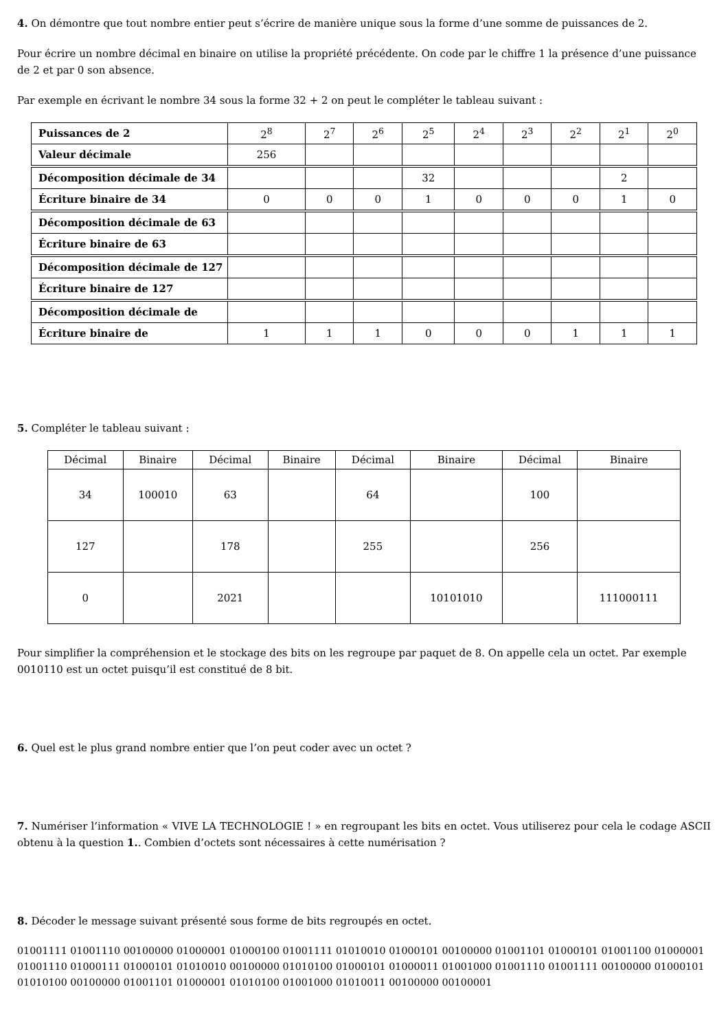4. On démontre que tout nombre entier peut s’écrire de manière unique sous la forme d’une somme de puissances de 2.
Pour écrire un nombre décimal en binaire on utilise la propriété précédente. On code par le chiffre 1 la présence d’une puissance de 2 et par 0 son absence.
Par exemple en écrivant le nombre 34 sous la forme 32 + 2 on peut le compléter le tableau suivant :
| Puissances de 2 | 2<sup>8</sup> | 2<sup>7</sup> | 2<sup>6</sup> | 2<sup>5</sup> | 2<sup>4</sup> | 2<sup>3</sup> | 2<sup>2</sup> | 2<sup>1</sup> | 2<sup>0</sup> |
| Valeur décimale | 256 | | | | | | | | |
| Décomposition décimale de 34 | | | | 32 | | | | 2 | |
| Écriture binaire de 34 | 0 | 0 | 0 | 1 | 0 | 0 | 0 | 1 | 0 |
| Décomposition décimale de 63 | | | | | | | | | |
| Écriture binaire de 63 | | | | | | | | | |
| Décomposition décimale de 127 | | | | | | | | | |
| Écriture binaire de 127 | | | | | | | | | |
| Décomposition décimale de | | | | | | | | | |
| Écriture binaire de | 1 | 1 | 1 | 0 | 0 | 0 | 1 | 1 | 1 |
5. Compléter le tableau suivant :
| Décimal | Binaire | Décimal | Binaire | Décimal | Binaire | Décimal | Binaire |
| --- | --- | --- | --- | --- | --- | --- | --- |
| 34 | 100010 | 63 | | 64 | | 100 | |
| 127 | | 178 | | 255 | | 256 | |
| 0 | | 2021 | | | 10101010 | | 111000111 |
Pour simplifier la compréhension et le stockage des bits on les regroupe par paquet de 8. On appelle cela un octet. Par exemple 0010110 est un octet puisqu’il est constitué de 8 bit.
6. Quel est le plus grand nombre entier que l’on peut coder avec un octet ?
7. Numériser l’information « VIVE LA TECHNOLOGIE ! » en regroupant les bits en octet. Vous utiliserez pour cela le codage ASCII obtenu à la question 1.. Combien d’octets sont nécessaires à cette numérisation ?
8. Décoder le message suivant présenté sous forme de bits regroupés en octet.
01001111 01001110 00100000 01000001 01000100 01001111 01010010 01000101 00100000 01001101 01000101 01001100 01000001 01001110 01000111 01000101 01010010 00100000 01010100 01000101 01000011 01001000 01001110 01001111 00100000 01000101 01010100 00100000 01001101 01000001 01010100 01001000 01010011 00100000 00100001